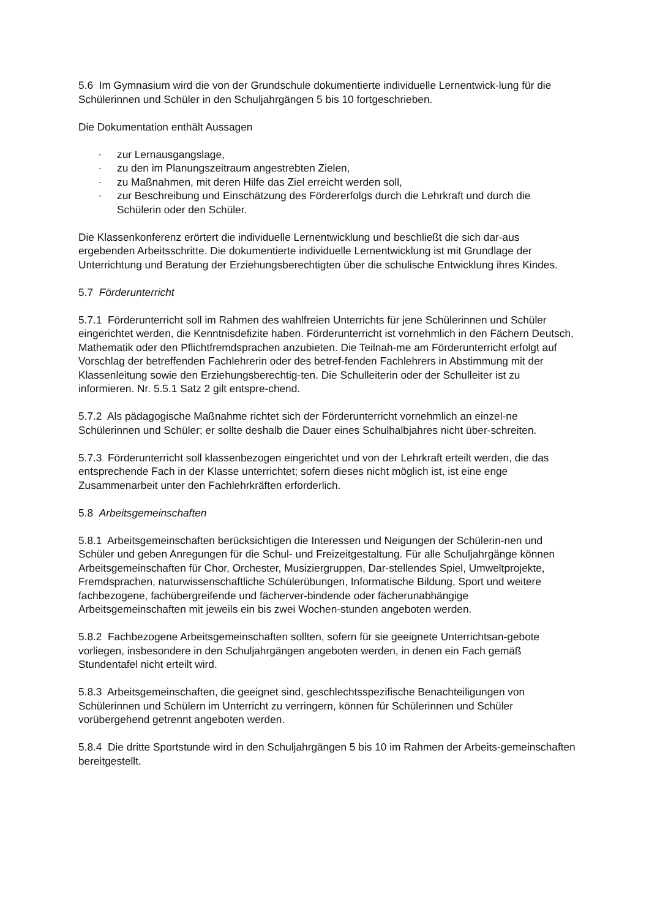5.6 Im Gymnasium wird die von der Grundschule dokumentierte individuelle Lernentwick-lung für die Schülerinnen und Schüler in den Schuljahrgängen 5 bis 10 fortgeschrieben.
Die Dokumentation enthält Aussagen
- zur Lernausgangslage,
- zu den im Planungszeitraum angestrebten Zielen,
- zu Maßnahmen, mit deren Hilfe das Ziel erreicht werden soll,
- zur Beschreibung und Einschätzung des Fördererfolgs durch die Lehrkraft und durch die Schülerin oder den Schüler.
Die Klassenkonferenz erörtert die individuelle Lernentwicklung und beschließt die sich dar-aus ergebenden Arbeitsschritte. Die dokumentierte individuelle Lernentwicklung ist mit Grundlage der Unterrichtung und Beratung der Erziehungsberechtigten über die schulische Entwicklung ihres Kindes.
5.7 Förderunterricht
5.7.1 Förderunterricht soll im Rahmen des wahlfreien Unterrichts für jene Schülerinnen und Schüler eingerichtet werden, die Kenntnisdefizite haben. Förderunterricht ist vornehmlich in den Fächern Deutsch, Mathematik oder den Pflichtfremdsprachen anzubieten. Die Teilnah-me am Förderunterricht erfolgt auf Vorschlag der betreffenden Fachlehrerin oder des betref-fenden Fachlehrers in Abstimmung mit der Klassenleitung sowie den Erziehungsberechtig-ten. Die Schulleiterin oder der Schulleiter ist zu informieren. Nr. 5.5.1 Satz 2 gilt entspre-chend.
5.7.2 Als pädagogische Maßnahme richtet sich der Förderunterricht vornehmlich an einzel-ne Schülerinnen und Schüler; er sollte deshalb die Dauer eines Schulhalbjahres nicht über-schreiten.
5.7.3 Förderunterricht soll klassenbezogen eingerichtet und von der Lehrkraft erteilt werden, die das entsprechende Fach in der Klasse unterrichtet; sofern dieses nicht möglich ist, ist eine enge Zusammenarbeit unter den Fachlehrkräften erforderlich.
5.8 Arbeitsgemeinschaften
5.8.1 Arbeitsgemeinschaften berücksichtigen die Interessen und Neigungen der Schülerin-nen und Schüler und geben Anregungen für die Schul- und Freizeitgestaltung. Für alle Schuljahrgänge können Arbeitsgemeinschaften für Chor, Orchester, Musiziergruppen, Dar-stellendes Spiel, Umweltprojekte, Fremdsprachen, naturwissenschaftliche Schülerübungen, Informatische Bildung, Sport und weitere fachbezogene, fachübergreifende und fächerver-bindende oder fächerunabhängige Arbeitsgemeinschaften mit jeweils ein bis zwei Wochen-stunden angeboten werden.
5.8.2 Fachbezogene Arbeitsgemeinschaften sollten, sofern für sie geeignete Unterrichtsan-gebote vorliegen, insbesondere in den Schuljahrgängen angeboten werden, in denen ein Fach gemäß Stundentafel nicht erteilt wird.
5.8.3 Arbeitsgemeinschaften, die geeignet sind, geschlechtsspezifische Benachteiligungen von Schülerinnen und Schülern im Unterricht zu verringern, können für Schülerinnen und Schüler vorübergehend getrennt angeboten werden.
5.8.4 Die dritte Sportstunde wird in den Schuljahrgängen 5 bis 10 im Rahmen der Arbeits-gemeinschaften bereitgestellt.